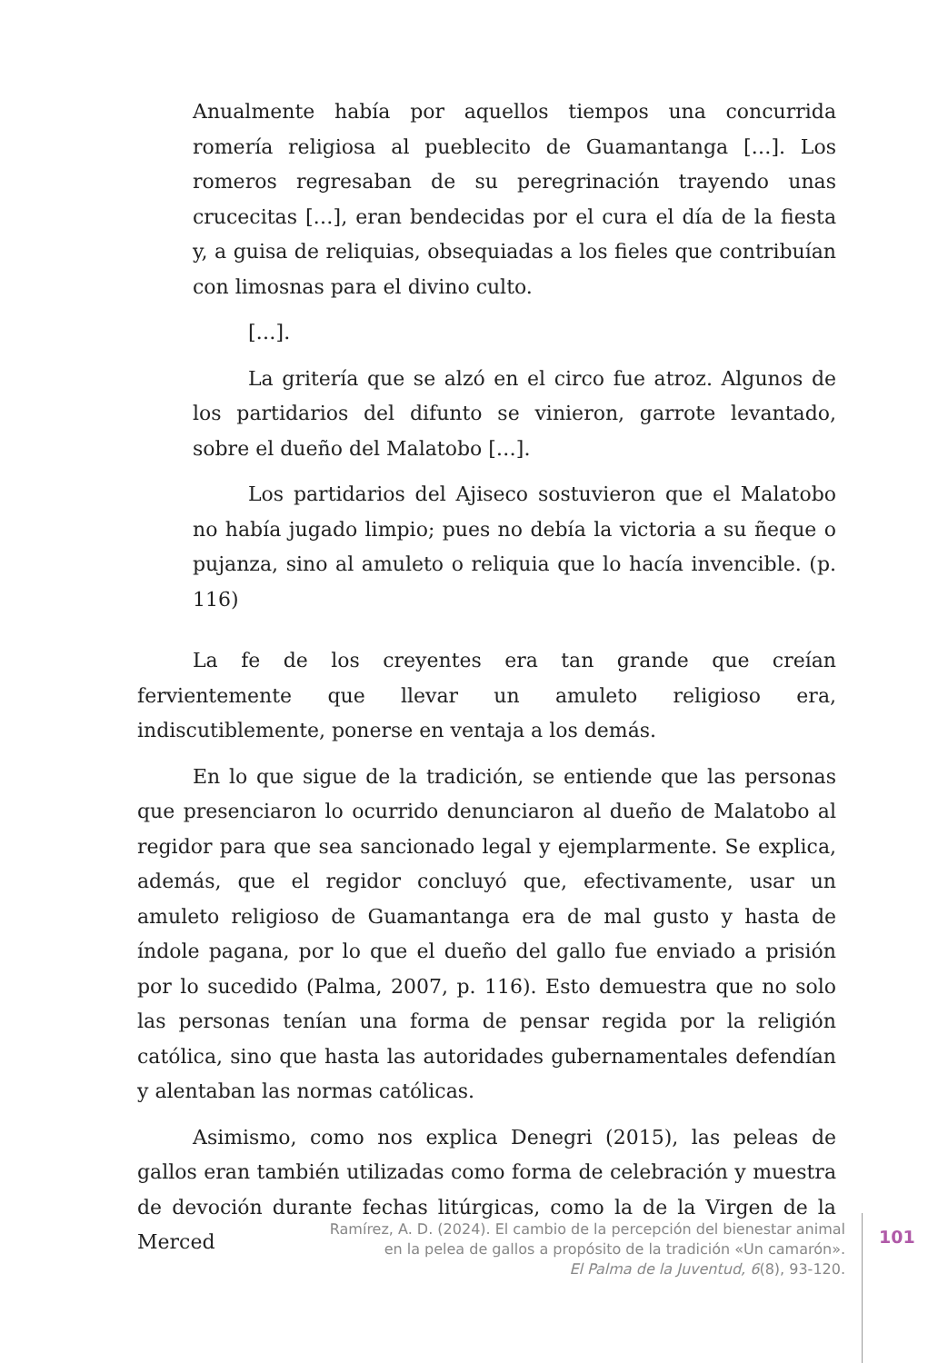Anualmente había por aquellos tiempos una concurrida romería religiosa al pueblecito de Guamantanga […]. Los romeros regresaban de su peregrinación trayendo unas crucecitas […], eran bendecidas por el cura el día de la fiesta y, a guisa de reliquias, obsequiadas a los fieles que contribuían con limosnas para el divino culto.
[…].
La gritería que se alzó en el circo fue atroz. Algunos de los partidarios del difunto se vinieron, garrote levantado, sobre el dueño del Malatobo […].
Los partidarios del Ajiseco sostuvieron que el Malatobo no había jugado limpio; pues no debía la victoria a su ñeque o pujanza, sino al amuleto o reliquia que lo hacía invencible. (p. 116)
La fe de los creyentes era tan grande que creían fervientemente que llevar un amuleto religioso era, indiscutiblemente, ponerse en ventaja a los demás.
En lo que sigue de la tradición, se entiende que las personas que presenciaron lo ocurrido denunciaron al dueño de Malatobo al regidor para que sea sancionado legal y ejemplarmente. Se explica, además, que el regidor concluyó que, efectivamente, usar un amuleto religioso de Guamantanga era de mal gusto y hasta de índole pagana, por lo que el dueño del gallo fue enviado a prisión por lo sucedido (Palma, 2007, p. 116). Esto demuestra que no solo las personas tenían una forma de pensar regida por la religión católica, sino que hasta las autoridades gubernamentales defendían y alentaban las normas católicas.
Asimismo, como nos explica Denegri (2015), las peleas de gallos eran también utilizadas como forma de celebración y muestra de devoción durante fechas litúrgicas, como la de la Virgen de la Merced
Ramírez, A. D. (2024). El cambio de la percepción del bienestar animal
en la pelea de gallos a propósito de la tradición «Un camarón».
El Palma de la Juventud, 6(8), 93-120.
101